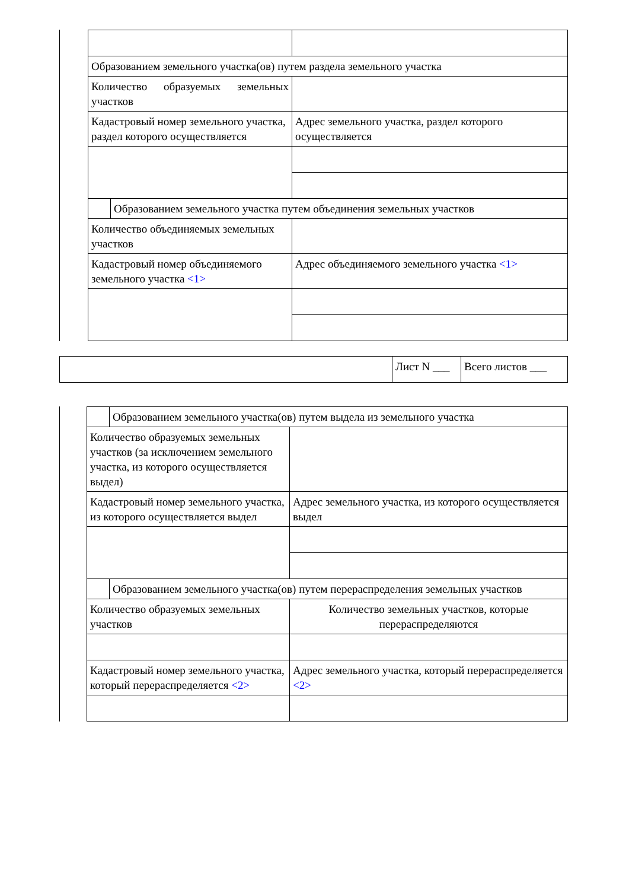| Образованием земельного участка(ов) путем раздела земельного участка | | |
| Количество образуемых земельных участков | | |
| Кадастровый номер земельного участка, раздел которого осуществляется | | Адрес земельного участка, раздел которого осуществляется |
| | Образованием земельного участка путем объединения земельных участков | |
| Количество объединяемых земельных участков | | |
| Кадастровый номер объединяемого земельного участка <1> | | Адрес объединяемого земельного участка <1> |
| | Лист N ___ | Всего листов ___ |
| | Образованием земельного участка(ов) путем выдела из земельного участка | |
| Количество образуемых земельных участков (за исключением земельного участка, из которого осуществляется выдел) | | |
| Кадастровый номер земельного участка, из которого осуществляется выдел | | Адрес земельного участка, из которого осуществляется выдел |
| | Образованием земельного участка(ов) путем перераспределения земельных участков | |
| Количество образуемых земельных участков | | Количество земельных участков, которые перераспределяются |
| Кадастровый номер земельного участка, который перераспределяется <2> | | Адрес земельного участка, который перераспределяется <2> |